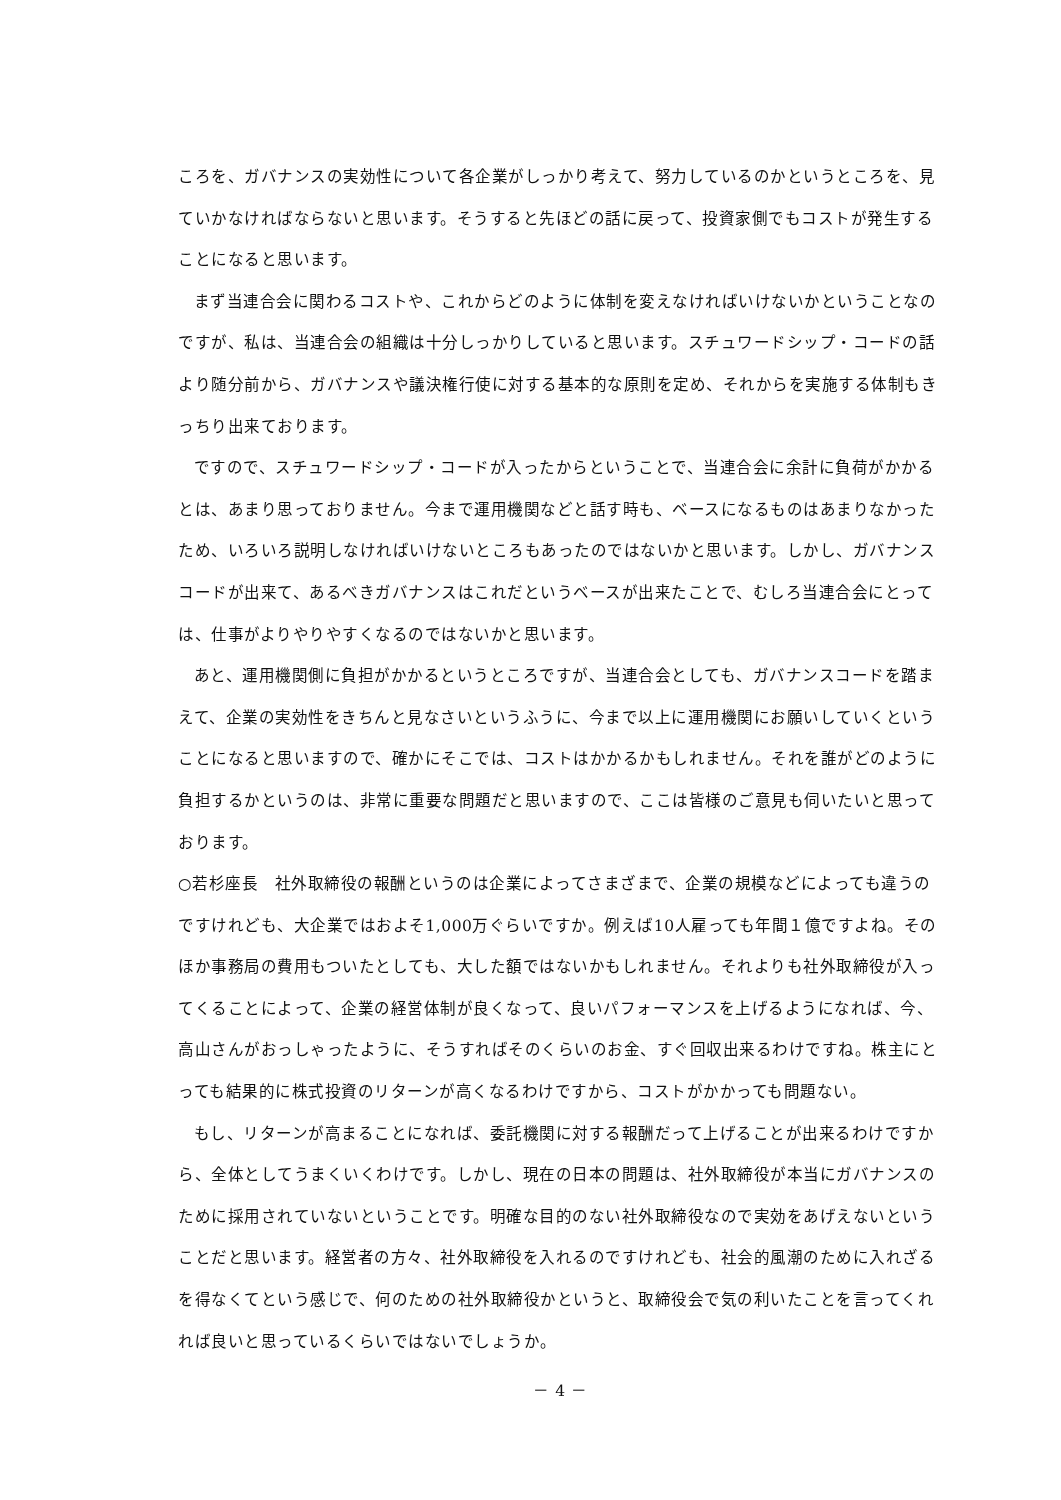ころを、ガバナンスの実効性について各企業がしっかり考えて、努力しているのかというところを、見ていかなければならないと思います。そうすると先ほどの話に戻って、投資家側でもコストが発生することになると思います。
まず当連合会に関わるコストや、これからどのように体制を変えなければいけないかということなのですが、私は、当連合会の組織は十分しっかりしていると思います。スチュワードシップ・コードの話より随分前から、ガバナンスや議決権行使に対する基本的な原則を定め、それからを実施する体制もきっちり出来ております。
ですので、スチュワードシップ・コードが入ったからということで、当連合会に余計に負荷がかかるとは、あまり思っておりません。今まで運用機関などと話す時も、ベースになるものはあまりなかったため、いろいろ説明しなければいけないところもあったのではないかと思います。しかし、ガバナンスコードが出来て、あるべきガバナンスはこれだというベースが出来たことで、むしろ当連合会にとっては、仕事がよりやりやすくなるのではないかと思います。
あと、運用機関側に負担がかかるというところですが、当連合会としても、ガバナンスコードを踏まえて、企業の実効性をきちんと見なさいというふうに、今まで以上に運用機関にお願いしていくということになると思いますので、確かにそこでは、コストはかかるかもしれません。それを誰がどのように負担するかというのは、非常に重要な問題だと思いますので、ここは皆様のご意見も伺いたいと思っております。
○若杉座長　社外取締役の報酬というのは企業によってさまざまで、企業の規模などによっても違うのですけれども、大企業ではおよそ1,000万ぐらいですか。例えば10人雇っても年間１億ですよね。そのほか事務局の費用もついたとしても、大した額ではないかもしれません。それよりも社外取締役が入ってくることによって、企業の経営体制が良くなって、良いパフォーマンスを上げるようになれば、今、高山さんがおっしゃったように、そうすればそのくらいのお金、すぐ回収出来るわけですね。株主にとっても結果的に株式投資のリターンが高くなるわけですから、コストがかかっても問題ない。
もし、リターンが高まることになれば、委託機関に対する報酬だって上げることが出来るわけですから、全体としてうまくいくわけです。しかし、現在の日本の問題は、社外取締役が本当にガバナンスのために採用されていないということです。明確な目的のない社外取締役なので実効をあげえないということだと思います。経営者の方々、社外取締役を入れるのですけれども、社会的風潮のために入れざるを得なくてという感じで、何のための社外取締役かというと、取締役会で気の利いたことを言ってくれれば良いと思っているくらいではないでしょうか。
－ 4 －